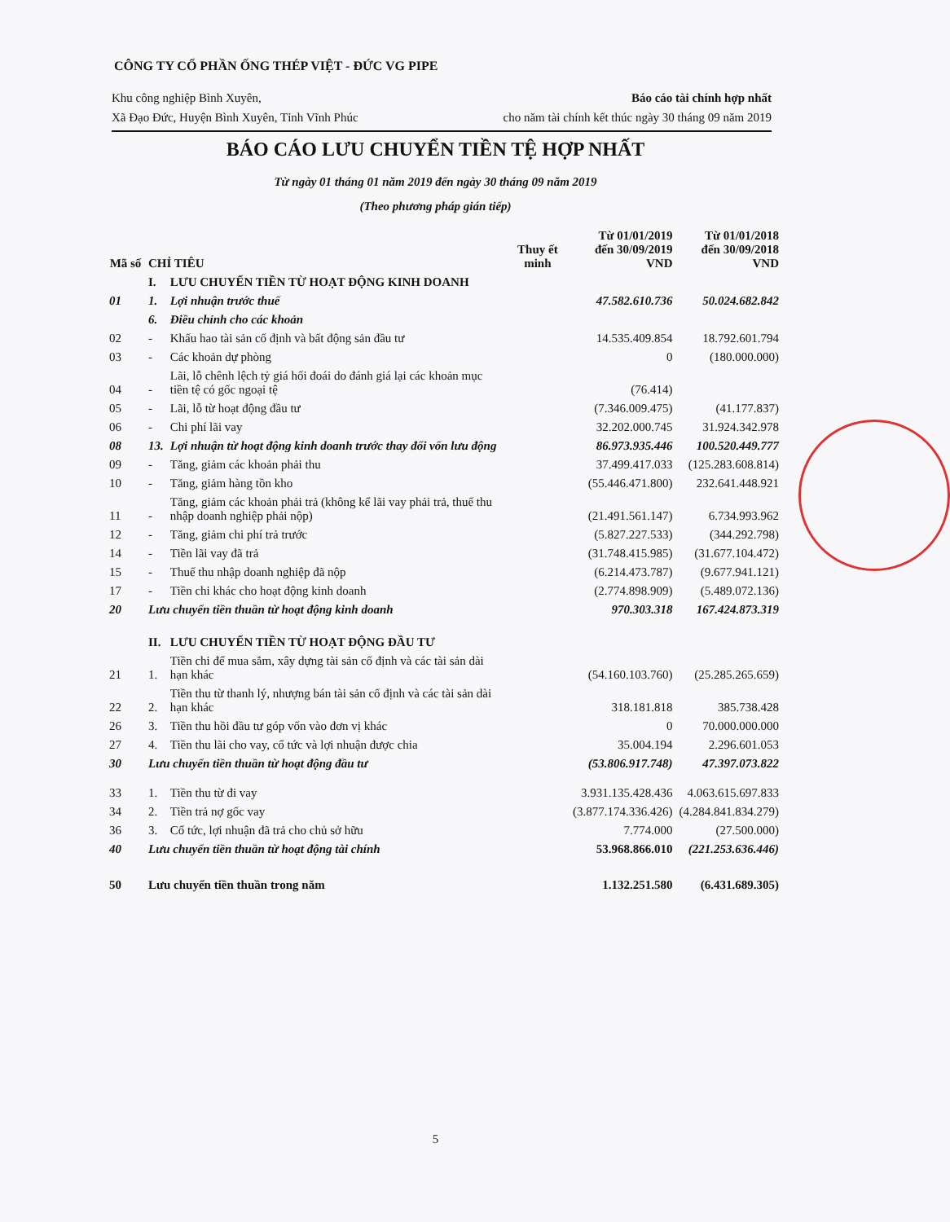CÔNG TY CỔ PHẦN ỐNG THÉP VIỆT - ĐỨC VG PIPE
Khu công nghiệp Bình Xuyên,
Xã Đạo Đức, Huyện Bình Xuyên, Tỉnh Vĩnh Phúc
Báo cáo tài chính hợp nhất
cho năm tài chính kết thúc ngày 30 tháng 09 năm 2019
BÁO CÁO LƯU CHUYỂN TIỀN TỆ HỢP NHẤT
Từ ngày 01 tháng 01 năm 2019 đến ngày 30 tháng 09 năm 2019
(Theo phương pháp gián tiếp)
| Mã số | CHỈ TIÊU | | Thuy ết minh | Từ 01/01/2019 đến 30/09/2019 VND | Từ 01/01/2018 đến 30/09/2018 VND |
| --- | --- | --- | --- | --- | --- |
| | I. | LƯU CHUYỂN TIỀN TỪ HOẠT ĐỘNG KINH DOANH | | | |
| 01 | 1. | Lợi nhuận trước thuế | | 47.582.610.736 | 50.024.682.842 |
| | 6. | Điều chỉnh cho các khoản | | | |
| 02 | - | Khấu hao tài sản cố định và bất động sản đầu tư | | 14.535.409.854 | 18.792.601.794 |
| 03 | - | Các khoản dự phòng | | 0 | (180.000.000) |
| 04 | - | Lãi, lỗ chênh lệch tỷ giá hối đoái do đánh giá lại các khoản mục tiền tệ có gốc ngoại tệ | | (76.414) | |
| 05 | - | Lãi, lỗ từ hoạt động đầu tư | | (7.346.009.475) | (41.177.837) |
| 06 | - | Chi phí lãi vay | | 32.202.000.745 | 31.924.342.978 |
| 08 | 13. | Lợi nhuận từ hoạt động kinh doanh trước thay đổi vốn lưu động | | 86.973.935.446 | 100.520.449.777 |
| 09 | - | Tăng, giảm các khoản phải thu | | 37.499.417.033 | (125.283.608.814) |
| 10 | - | Tăng, giảm hàng tồn kho | | (55.446.471.800) | 232.641.448.921 |
| 11 | - | Tăng, giảm các khoản phải trả (không kể lãi vay phải trả, thuế thu nhập doanh nghiệp phải nộp) | | (21.491.561.147) | 6.734.993.962 |
| 12 | - | Tăng, giảm chi phí trả trước | | (5.827.227.533) | (344.292.798) |
| 14 | - | Tiền lãi vay đã trả | | (31.748.415.985) | (31.677.104.472) |
| 15 | - | Thuế thu nhập doanh nghiệp đã nộp | | (6.214.473.787) | (9.677.941.121) |
| 17 | - | Tiền chi khác cho hoạt động kinh doanh | | (2.774.898.909) | (5.489.072.136) |
| 20 | Lưu chuyển tiền thuần từ hoạt động kinh doanh | | | 970.303.318 | 167.424.873.319 |
| | II. | LƯU CHUYỂN TIỀN TỪ HOẠT ĐỘNG ĐẦU TƯ | | | |
| 21 | 1. | Tiền chi để mua sắm, xây dựng tài sản cố định và các tài sản dài hạn khác | | (54.160.103.760) | (25.285.265.659) |
| 22 | 2. | Tiền thu từ thanh lý, nhượng bán tài sản cố định và các tài sản dài hạn khác | | 318.181.818 | 385.738.428 |
| 26 | 3. | Tiền thu hồi đầu tư góp vốn vào đơn vị khác | | 0 | 70.000.000.000 |
| 27 | 4. | Tiền thu lãi cho vay, cổ tức và lợi nhuận được chia | | 35.004.194 | 2.296.601.053 |
| 30 | Lưu chuyển tiền thuần từ hoạt động đầu tư | | | (53.806.917.748) | 47.397.073.822 |
| 33 | 1. | Tiền thu từ đi vay | | 3.931.135.428.436 | 4.063.615.697.833 |
| 34 | 2. | Tiền trả nợ gốc vay | | (3.877.174.336.426) | (4.284.841.834.279) |
| 36 | 3. | Cổ tức, lợi nhuận đã trả cho chủ sở hữu | | 7.774.000 | (27.500.000) |
| 40 | Lưu chuyển tiền thuần từ hoạt động tài chính | | | 53.968.866.010 | (221.253.636.446) |
| 50 | Lưu chuyển tiền thuần trong năm | | | 1.132.251.580 | (6.431.689.305) |
5